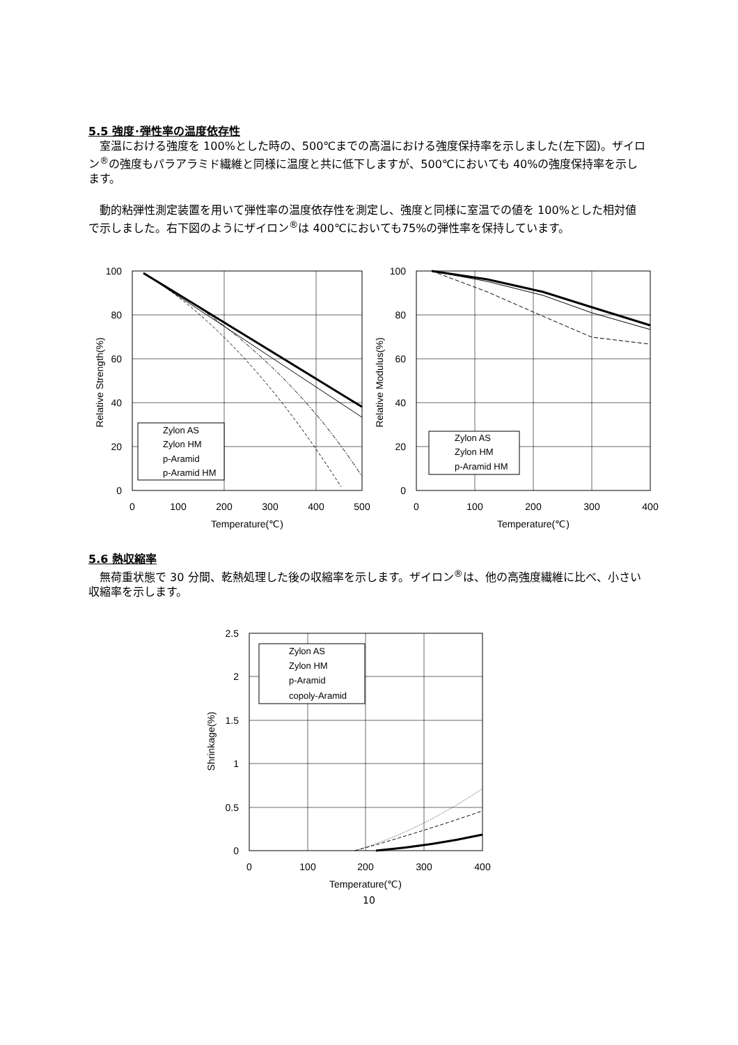5.5 強度･弾性率の温度依存性
　室温における強度を 100%とした時の、500℃までの高温における強度保持率を示しました(左下図)。ザイロン<sup>®</sup>の強度もパラアラミド繊維と同様に温度と共に低下しますが、500℃においても 40%の強度保持率を示します。
　動的粘弾性測定装置を用いて弾性率の温度依存性を測定し、強度と同様に室温での値を 100%とした相対値で示しました。右下図のようにザイロン<sup>®</sup>は 400℃においても75%の弾性率を保持しています。
100
80
60
40
20
0
0
100
200
300
400
500
Temperature(℃)
Relative Strength(%)
Zylon AS
Zylon HM
p-Aramid
p-Aramid HM
100
80
60
40
20
0
0
100
200
300
400
Temperature(℃)
Relative Modulus(%)
Zylon AS
Zylon HM
p-Aramid HM
5.6 熱収縮率
　無荷重状態で 30 分間、乾熱処理した後の収縮率を示します。ザイロン<sup>®</sup>は、他の高強度繊維に比べ、小さい収縮率を示します。
2.5
2
1.5
1
0.5
0
0
100
200
300
400
Temperature(℃)
Shrinkage(%)
Zylon AS
Zylon HM
p-Aramid
copoly-Aramid
10